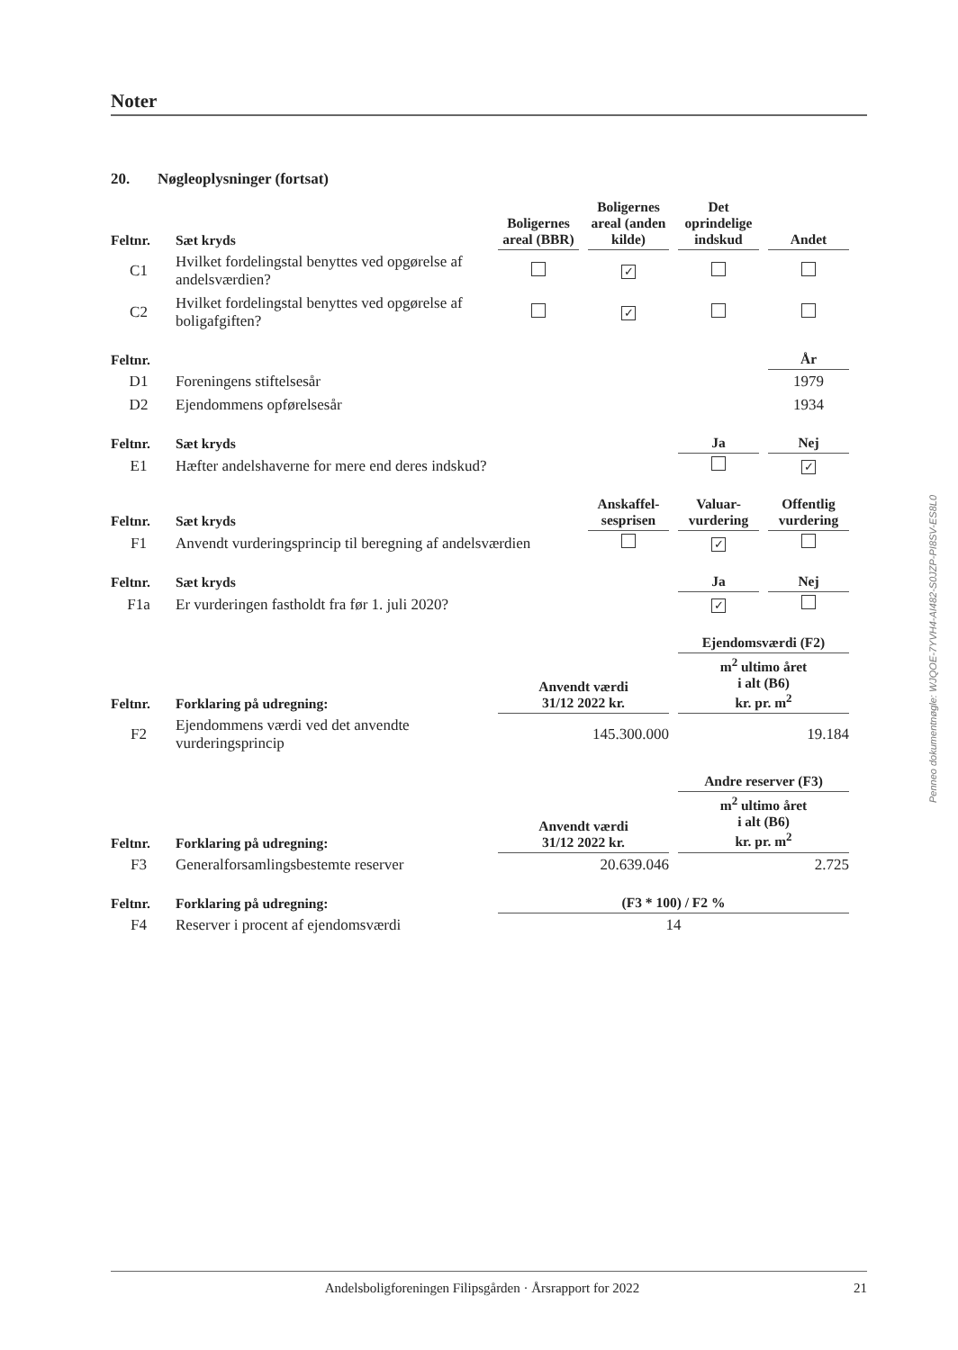Noter
20. Nøgleoplysninger (fortsat)
| Feltnr. | Sæt kryds | Boligernes areal (BBR) | Boligernes areal (anden kilde) | Det oprindelige indskud | Andet |
| --- | --- | --- | --- | --- | --- |
| C1 | Hvilket fordelingstal benyttes ved opgørelse af andelsværdien? | | ✓ | | |
| C2 | Hvilket fordelingstal benyttes ved opgørelse af boligafgiften? | | ✓ | | |
| Feltnr. | | | | | År |
| D1 | Foreningens stiftelsesår | | | | 1979 |
| D2 | Ejendommens opførelsesår | | | | 1934 |
| Feltnr. | Sæt kryds | | | Ja | Nej |
| E1 | Hæfter andelshaverne for mere end deres indskud? | | | | ✓ |
| Feltnr. | Sæt kryds | | Anskaffel-sesprisen | Valuar-vurdering | Offentlig vurdering |
| F1 | Anvendt vurderingsprincip til beregning af andelsværdien | | | ✓ | |
| Feltnr. | Sæt kryds | | | Ja | Nej |
| F1a | Er vurderingen fastholdt fra før 1. juli 2020? | | | ✓ | |
| | | | | Ejendomsværdi (F2) | |
| Feltnr. | Forklaring på udregning: | Anvendt værdi 31/12 2022 kr. | | m<sup>2</sup> ultimo året i alt (B6) kr. pr. m<sup>2</sup> | |
| F2 | Ejendommens værdi ved det anvendte vurderingsprincip | 145.300.000 | | 19.184 | |
| | | | | Andre reserver (F3) | |
| Feltnr. | Forklaring på udregning: | Anvendt værdi 31/12 2022 kr. | | m<sup>2</sup> ultimo året i alt (B6) kr. pr. m<sup>2</sup> | |
| F3 | Generalforsamlingsbestemte reserver | 20.639.046 | | 2.725 | |
| Feltnr. | Forklaring på udregning: | (F3 * 100) / F2 % | | | |
| F4 | Reserver i procent af ejendomsværdi | 14 | | | |
Penneo dokumentnøgle: WJQOE-7YVH4-AI482-S0JZP-PI8SV-ES8L0
Andelsboligforeningen Filipsgården · Årsrapport for 2022 21